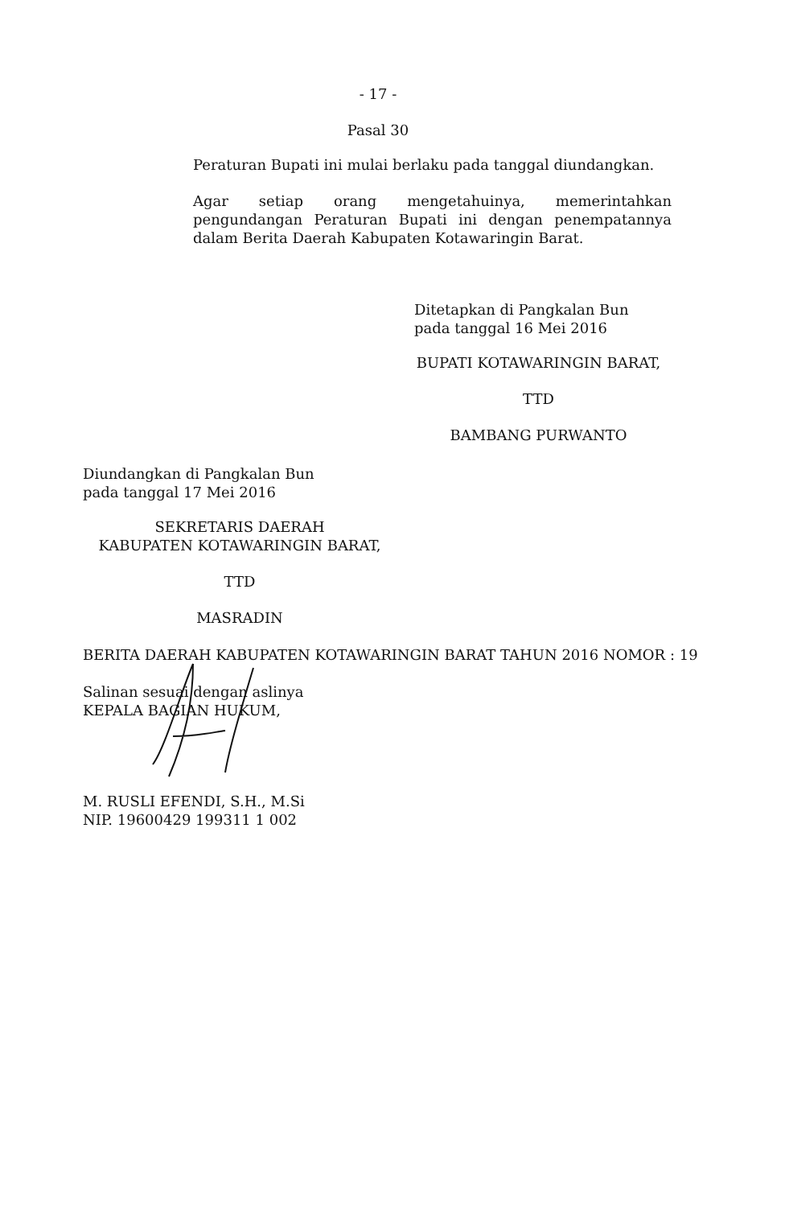- 17 -
Pasal 30
Peraturan Bupati ini mulai berlaku pada tanggal diundangkan.
Agar setiap orang mengetahuinya, memerintahkan pengundangan Peraturan Bupati ini dengan penempatannya dalam Berita Daerah Kabupaten Kotawaringin Barat.
Ditetapkan di Pangkalan Bun
pada tanggal 16 Mei 2016
BUPATI KOTAWARINGIN BARAT,
TTD
BAMBANG PURWANTO
Diundangkan di Pangkalan Bun
pada tanggal 17 Mei 2016
SEKRETARIS DAERAH
KABUPATEN KOTAWARINGIN BARAT,
TTD
MASRADIN
BERITA DAERAH KABUPATEN KOTAWARINGIN BARAT TAHUN 2016 NOMOR : 19
Salinan sesuai dengan aslinya
KEPALA BAGIAN HUKUM,
M. RUSLI EFENDI, S.H., M.Si
NIP. 19600429 199311 1 002